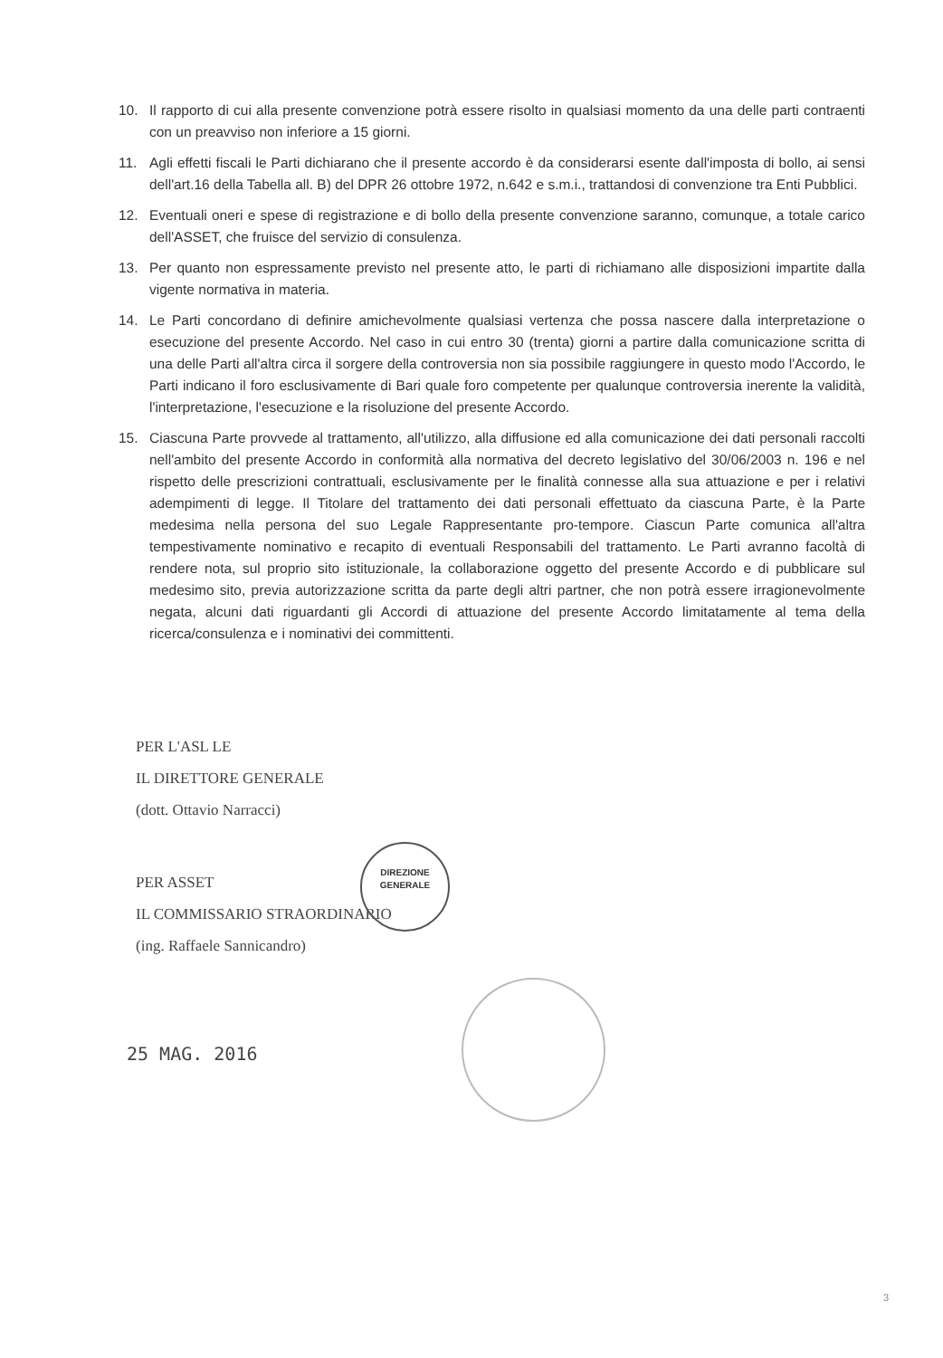10. Il rapporto di cui alla presente convenzione potrà essere risolto in qualsiasi momento da una delle parti contraenti con un preavviso non inferiore a 15 giorni.
11. Agli effetti fiscali le Parti dichiarano che il presente accordo è da considerarsi esente dall'imposta di bollo, ai sensi dell'art.16 della Tabella all. B) del DPR 26 ottobre 1972, n.642 e s.m.i., trattandosi di convenzione tra Enti Pubblici.
12. Eventuali oneri e spese di registrazione e di bollo della presente convenzione saranno, comunque, a totale carico dell'ASSET, che fruisce del servizio di consulenza.
13. Per quanto non espressamente previsto nel presente atto, le parti di richiamano alle disposizioni impartite dalla vigente normativa in materia.
14. Le Parti concordano di definire amichevolmente qualsiasi vertenza che possa nascere dalla interpretazione o esecuzione del presente Accordo. Nel caso in cui entro 30 (trenta) giorni a partire dalla comunicazione scritta di una delle Parti all'altra circa il sorgere della controversia non sia possibile raggiungere in questo modo l'Accordo, le Parti indicano il foro esclusivamente di Bari quale foro competente per qualunque controversia inerente la validità, l'interpretazione, l'esecuzione e la risoluzione del presente Accordo.
15. Ciascuna Parte provvede al trattamento, all'utilizzo, alla diffusione ed alla comunicazione dei dati personali raccolti nell'ambito del presente Accordo in conformità alla normativa del decreto legislativo del 30/06/2003 n. 196 e nel rispetto delle prescrizioni contrattuali, esclusivamente per le finalità connesse alla sua attuazione e per i relativi adempimenti di legge. Il Titolare del trattamento dei dati personali effettuato da ciascuna Parte, è la Parte medesima nella persona del suo Legale Rappresentante pro-tempore. Ciascun Parte comunica all'altra tempestivamente nominativo e recapito di eventuali Responsabili del trattamento. Le Parti avranno facoltà di rendere nota, sul proprio sito istituzionale, la collaborazione oggetto del presente Accordo e di pubblicare sul medesimo sito, previa autorizzazione scritta da parte degli altri partner, che non potrà essere irragionevolmente negata, alcuni dati riguardanti gli Accordi di attuazione del presente Accordo limitatamente al tema della ricerca/consulenza e i nominativi dei committenti.
PER L'ASL LE
IL DIRETTORE GENERALE
(dott. Ottavio Narracci)
DIREZIONE
GENERALE
PER ASSET
IL COMMISSARIO STRAORDINARIO
(ing. Raffaele Sannicandro)
25 MAG. 2016
3